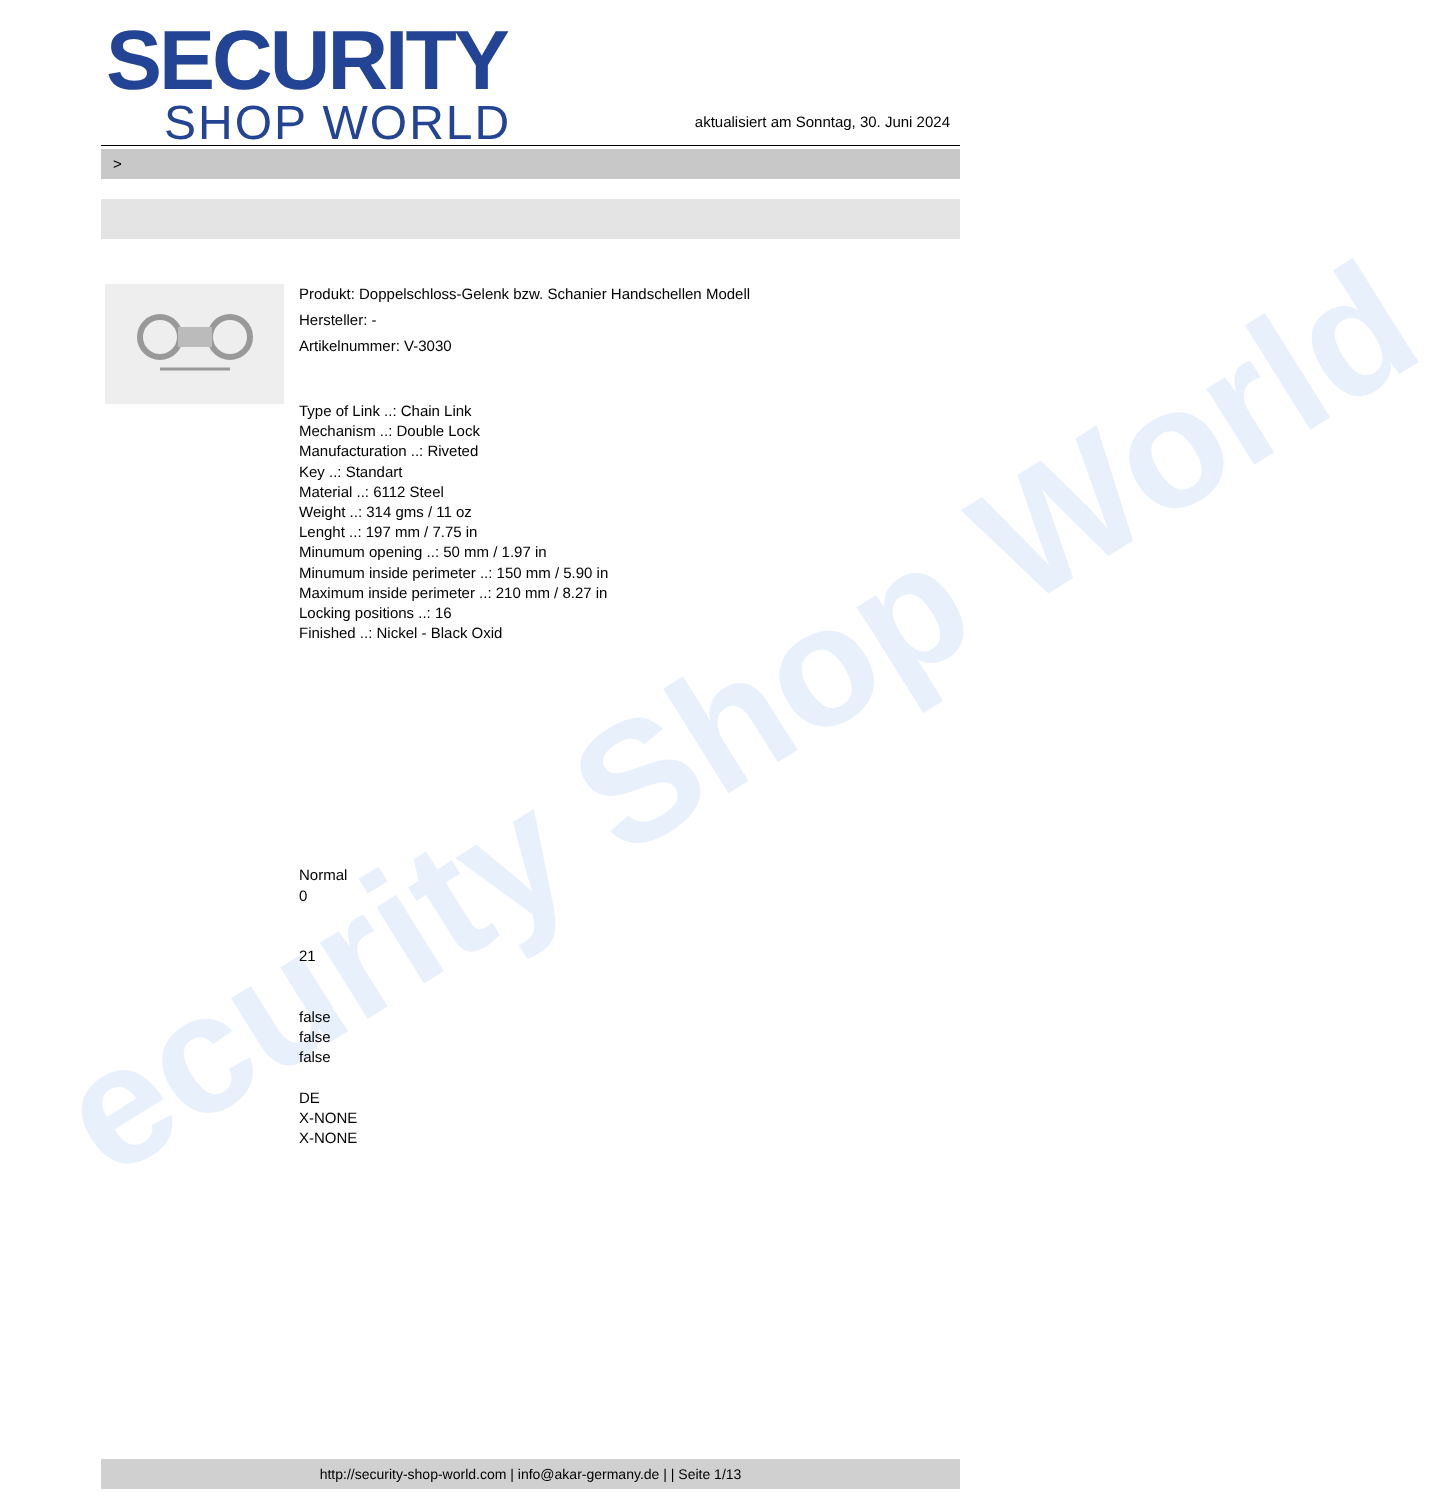ecurity Shop World
SECURITY
SHOP WORLD
aktualisiert am Sonntag, 30. Juni 2024
>
Produkt: Doppelschloss-Gelenk bzw. Schanier Handschellen Modell
Hersteller: -
Artikelnummer: V-3030
Type of Link ..: Chain Link
Mechanism ..: Double Lock
Manufacturation ..: Riveted
Key ..: Standart
Material ..: 6112 Steel
Weight ..: 314 gms / 11 oz
Lenght ..: 197 mm / 7.75 in
Minumum opening ..: 50 mm / 1.97 in
Minumum inside perimeter ..: 150 mm / 5.90 in
Maximum inside perimeter ..: 210 mm / 8.27 in
Locking positions ..: 16
Finished ..: Nickel - Black Oxid
Normal
0
21
false
false
false
DE
X-NONE
X-NONE
http://security-shop-world.com | info@akar-germany.de | | Seite 1/13